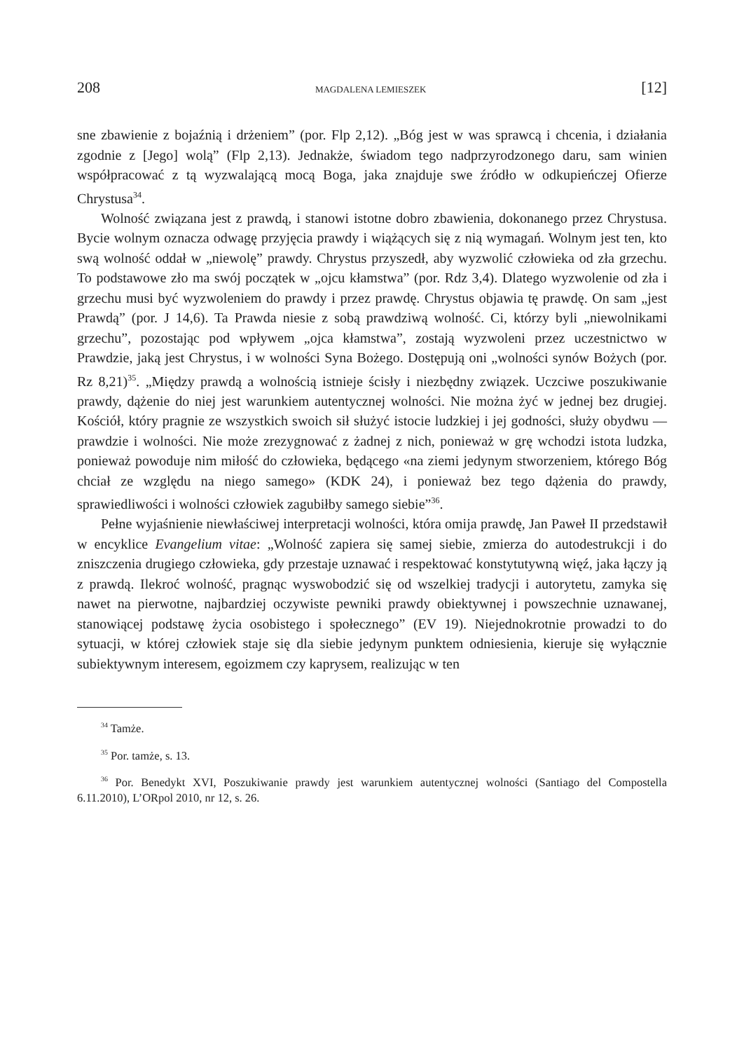208 MAGDALENA LEMIESZEK [12]
sne zbawienie z bojaźnią i drżeniem” (por. Flp 2,12). „Bóg jest w was sprawcą i chcenia, i działania zgodnie z [Jego] wolą” (Flp 2,13). Jednakże, świadom tego nadprzyrodzonego daru, sam winien współpracować z tą wyzwalającą mocą Boga, jaka znajduje swe źródło w odkupieńczej Ofierze Chrystusa<sup>34</sup>.
Wolność związana jest z prawdą, i stanowi istotne dobro zbawienia, dokonanego przez Chrystusa. Bycie wolnym oznacza odwagę przyjęcia prawdy i wiążących się z nią wymagań. Wolnym jest ten, kto swą wolność oddał w „niewolę” prawdy. Chrystus przyszedł, aby wyzwolić człowieka od zła grzechu. To podstawowe zło ma swój początek w „ojcu kłamstwa” (por. Rdz 3,4). Dlatego wyzwolenie od zła i grzechu musi być wyzwoleniem do prawdy i przez prawdę. Chrystus objawia tę prawdę. On sam „jest Prawdą” (por. J 14,6). Ta Prawda niesie z sobą prawdziwą wolność. Ci, którzy byli „niewolnikami grzechu”, pozostając pod wpływem „ojca kłamstwa”, zostają wyzwoleni przez uczestnictwo w Prawdzie, jaką jest Chrystus, i w wolności Syna Bożego. Dostępują oni „wolności synów Bożych (por. Rz 8,21)<sup>35</sup>. „Między prawdą a wolnością istnieje ścisły i niezbędny związek. Uczciwe poszukiwanie prawdy, dążenie do niej jest warunkiem autentycznej wolności. Nie można żyć w jednej bez drugiej. Kościół, który pragnie ze wszystkich swoich sił służyć istocie ludzkiej i jej godności, służy obydwu — prawdzie i wolności. Nie może zrezygnować z żadnej z nich, ponieważ w grę wchodzi istota ludzka, ponieważ powoduje nim miłość do człowieka, będącego «na ziemi jedynym stworzeniem, którego Bóg chciał ze względu na niego samego» (KDK 24), i ponieważ bez tego dążenia do prawdy, sprawiedliwości i wolności człowiek zagubiłby samego siebie”<sup>36</sup>.
Pełne wyjaśnienie niewłaściwej interpretacji wolności, która omija prawdę, Jan Paweł II przedstawił w encyklice Evangelium vitae: „Wolność zapiera się samej siebie, zmierza do autodestrukcji i do zniszczenia drugiego człowieka, gdy przestaje uznawać i respektować konstytutywną więź, jaka łączy ją z prawdą. Ilekroć wolność, pragnąc wyswobodzić się od wszelkiej tradycji i autorytetu, zamyka się nawet na pierwotne, najbardziej oczywiste pewniki prawdy obiektywnej i powszechnie uznawanej, stanowiącej podstawę życia osobistego i społecznego” (EV 19). Niejednokrotnie prowadzi to do sytuacji, w której człowiek staje się dla siebie jedynym punktem odniesienia, kieruje się wyłącznie subiektywnym interesem, egoizmem czy kaprysem, realizując w ten
<sup>34</sup> Tamże.
<sup>35</sup> Por. tamże, s. 13.
<sup>36</sup> Por. Benedykt XVI, Poszukiwanie prawdy jest warunkiem autentycznej wolności (Santiago del Compostella 6.11.2010), L’ORpol 2010, nr 12, s. 26.